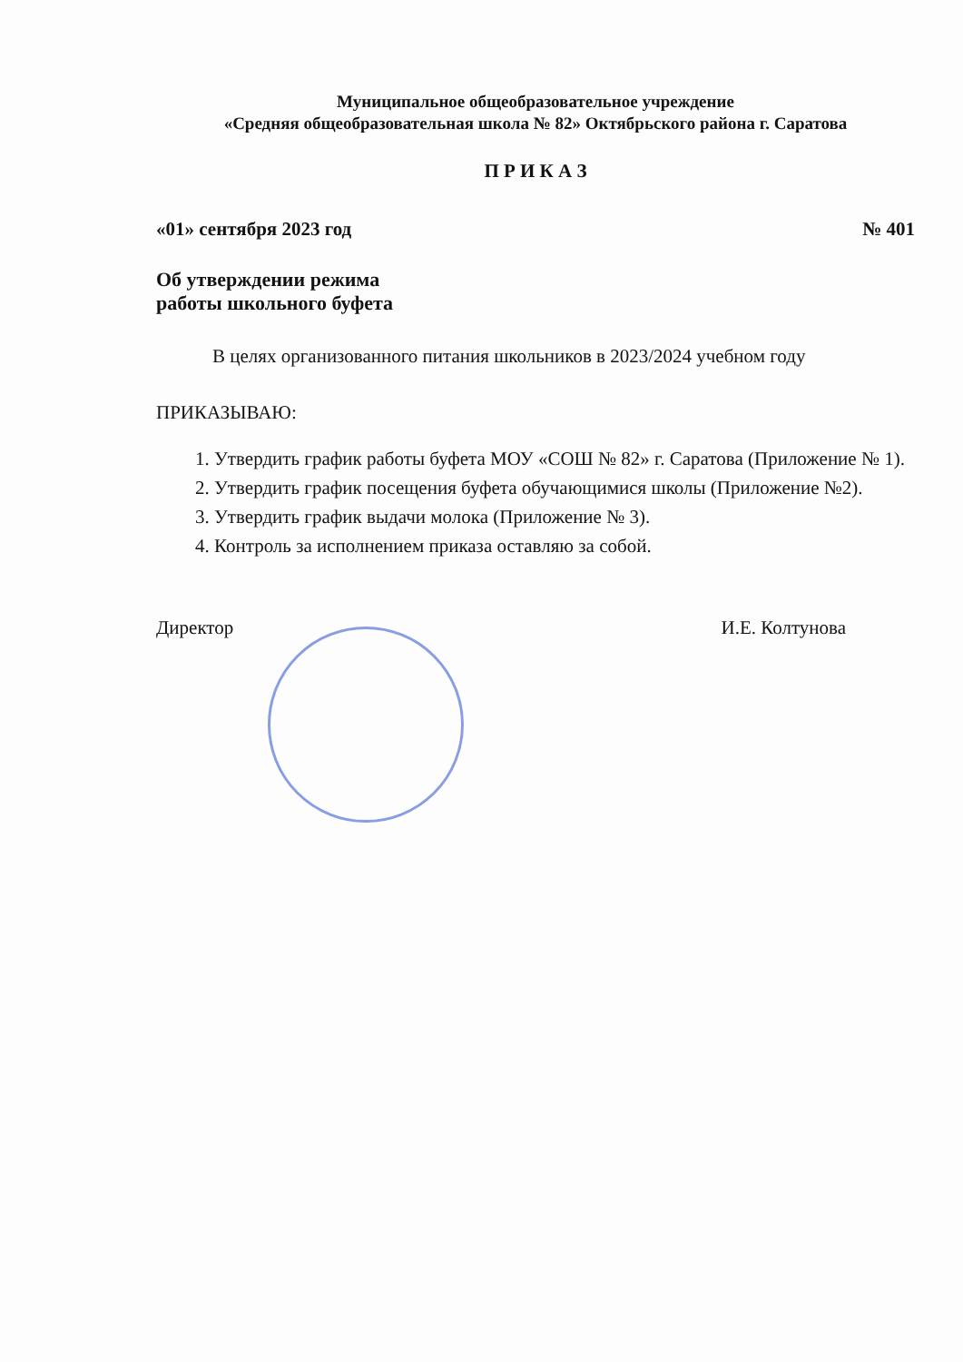Муниципальное общеобразовательное учреждение
«Средняя общеобразовательная школа № 82» Октябрьского района г. Саратова
П Р И К А З
«01» сентября 2023 год № 401
Об утверждении режима
работы школьного буфета
В целях организованного питания школьников в 2023/2024 учебном году
ПРИКАЗЫВАЮ:
1. Утвердить график работы буфета МОУ «СОШ № 82» г. Саратова (Приложение № 1).
2. Утвердить график посещения буфета обучающимися школы (Приложение №2).
3. Утвердить график выдачи молока (Приложение № 3).
4. Контроль за исполнением приказа оставляю за собой.
Директор И.Е. Колтунова